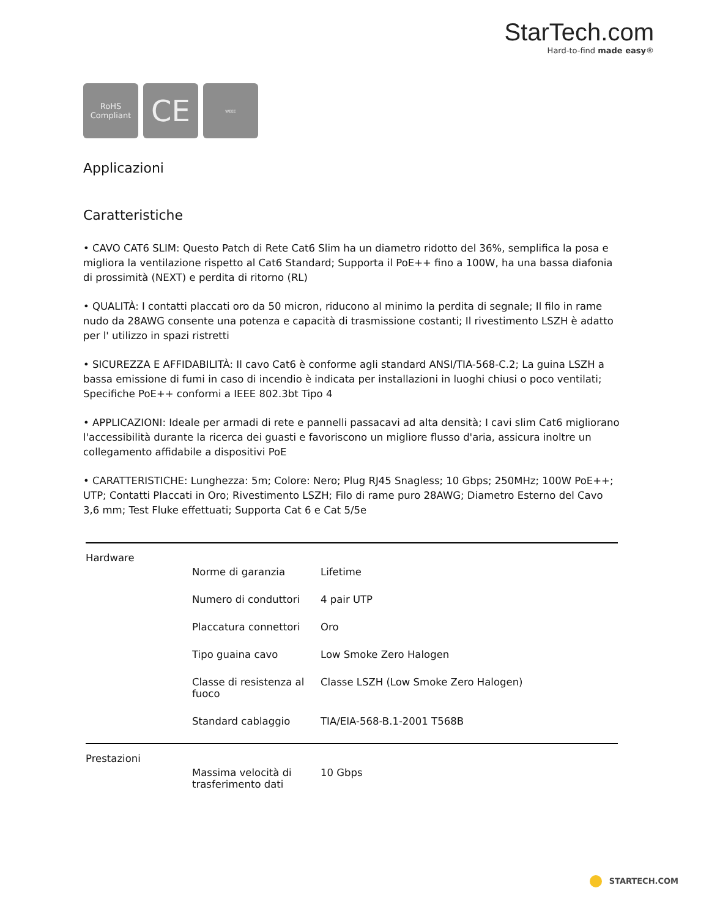StarTech.com
Hard-to-find made easy®
RoHS
Compliant
CE
WEEE
Applicazioni
Caratteristiche
• CAVO CAT6 SLIM: Questo Patch di Rete Cat6 Slim ha un diametro ridotto del 36%, semplifica la posa e migliora la ventilazione rispetto al Cat6 Standard; Supporta il PoE++ fino a 100W, ha una bassa diafonia di prossimità (NEXT) e perdita di ritorno (RL)
• QUALITÀ: I contatti placcati oro da 50 micron, riducono al minimo la perdita di segnale; Il filo in rame nudo da 28AWG consente una potenza e capacità di trasmissione costanti; Il rivestimento LSZH è adatto per l' utilizzo in spazi ristretti
• SICUREZZA E AFFIDABILITÀ: Il cavo Cat6 è conforme agli standard ANSI/TIA-568-C.2; La guina LSZH a bassa emissione di fumi in caso di incendio è indicata per installazioni in luoghi chiusi o poco ventilati; Specifiche PoE++ conformi a IEEE 802.3bt Tipo 4
• APPLICAZIONI: Ideale per armadi di rete e pannelli passacavi ad alta densità; I cavi slim Cat6 migliorano l'accessibilità durante la ricerca dei guasti e favoriscono un migliore flusso d'aria, assicura inoltre un collegamento affidabile a dispositivi PoE
• CARATTERISTICHE: Lunghezza: 5m; Colore: Nero; Plug RJ45 Snagless; 10 Gbps; 250MHz; 100W PoE++; UTP; Contatti Placcati in Oro; Rivestimento LSZH; Filo di rame puro 28AWG; Diametro Esterno del Cavo 3,6 mm; Test Fluke effettuati; Supporta Cat 6 e Cat 5/5e
| Hardware | | |
| | Norme di garanzia | Lifetime |
| | Numero di conduttori | 4 pair UTP |
| | Placcatura connettori | Oro |
| | Tipo guaina cavo | Low Smoke Zero Halogen |
| | Classe di resistenza al fuoco | Classe LSZH (Low Smoke Zero Halogen) |
| | Standard cablaggio | TIA/EIA-568-B.1-2001 T568B |
| Prestazioni | | |
| | Massima velocità di trasferimento dati | 10 Gbps |
STARTECH.COM